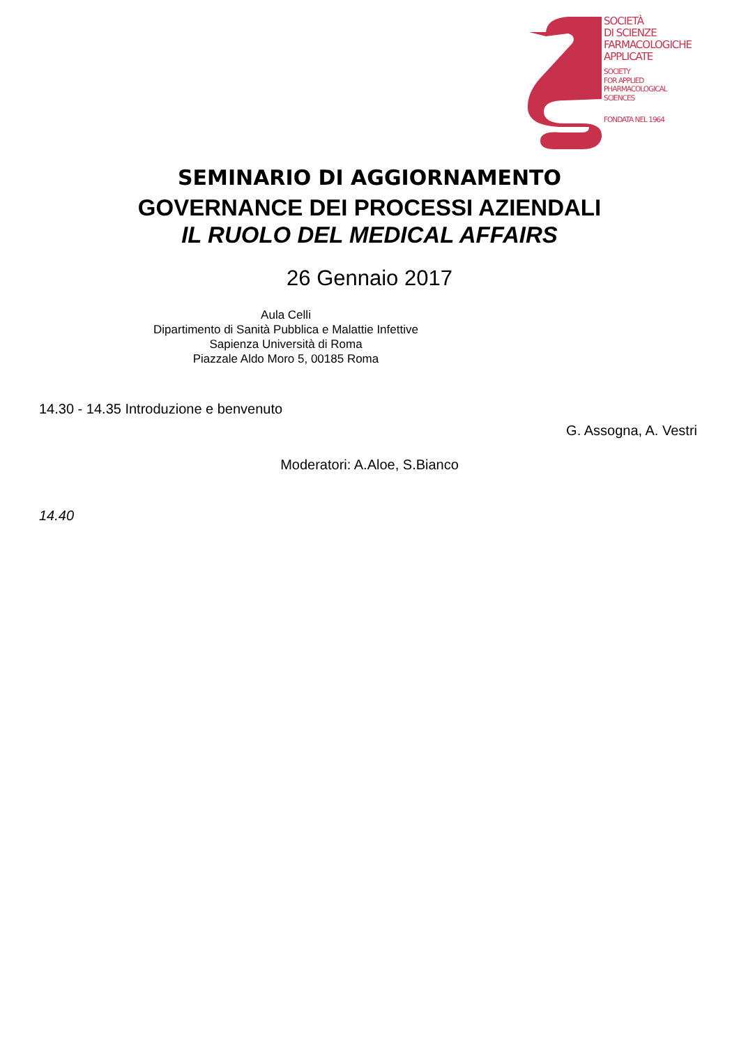SOCIETÀ
DI SCIENZE
FARMACOLOGICHE
APPLICATE
SOCIETY
FOR APPLIED
PHARMACOLOGICAL
SCIENCES
FONDATA NEL 1964
SEMINARIO DI AGGIORNAMENTO
GOVERNANCE DEI PROCESSI AZIENDALI
IL RUOLO DEL MEDICAL AFFAIRS
26 Gennaio 2017
Aula Celli
Dipartimento di Sanità Pubblica e Malattie Infettive
Sapienza Università di Roma
Piazzale Aldo Moro 5, 00185 Roma
14.30 - 14.35 Introduzione e benvenuto
G. Assogna, A. Vestri
Moderatori: A.Aloe, S.Bianco
14.40